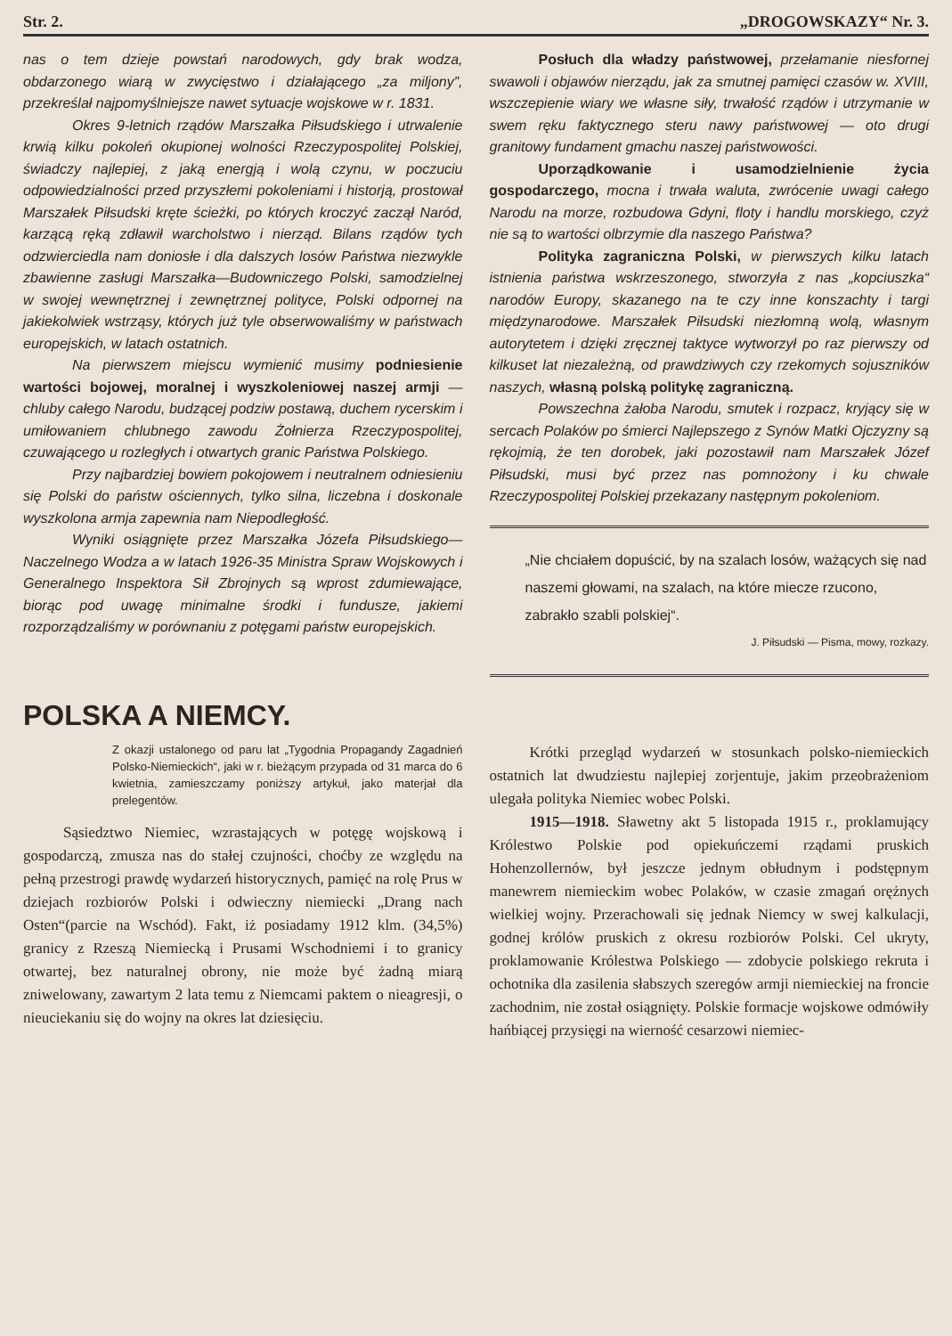Str. 2. „DROGOWSKAZY“ Nr. 3.
nas o tem dzieje powstań narodowych, gdy brak wodza, obdarzonego wiarą w zwycięstwo i działającego „za miljony”, przekreślał najpomyślniejsze nawet sytuacje wojskowe w r. 1831.
Okres 9-letnich rządów Marszałka Piłsudskiego i utrwalenie krwią kilku pokoleń okupionej wolności Rzeczypospolitej Polskiej, świadczy najlepiej, z jaką energją i wolą czynu, w poczuciu odpowiedzialności przed przyszłemi pokoleniami i historją, prostował Marszałek Piłsudski kręte ścieżki, po których kroczyć zaczął Naród, karzącą ręką zdławił warcholstwo i nierząd. Bilans rządów tych odzwierciedla nam doniosłe i dla dalszych losów Państwa niezwykle zbawienne zasługi Marszałka—Budowniczego Polski, samodzielnej w swojej wewnętrznej i zewnętrznej polityce, Polski odpornej na jakiekolwiek wstrząsy, których już tyle obserwowaliśmy w państwach europejskich, w latach ostatnich.
Na pierwszem miejscu wymienić musimy podniesienie wartości bojowej, moralnej i wyszkoleniowej naszej armji — chluby całego Narodu, budzącej podziw postawą, duchem rycerskim i umiłowaniem chlubnego zawodu Żołnierza Rzeczypospolitej, czuwającego u rozległych i otwartych granic Państwa Polskiego.
Przy najbardziej bowiem pokojowem i neutralnem odniesieniu się Polski do państw ościennych, tylko silna, liczebna i doskonale wyszkolona armja zapewnia nam Niepodległość.
Wyniki osiągnięte przez Marszałka Józefa Piłsudskiego—Naczelnego Wodza a w latach 1926-35 Ministra Spraw Wojskowych i Generalnego Inspektora Sił Zbrojnych są wprost zdumiewające, biorąc pod uwagę minimalne środki i fundusze, jakiemi rozporządzaliśmy w porównaniu z potęgami państw europejskich.
Posłuch dla władzy państwowej, przełamanie niesfornej swawoli i objawów nierządu, jak za smutnej pamięci czasów w. XVIII, wszczepienie wiary we własne siły, trwałość rządów i utrzymanie w swem ręku faktycznego steru nawy państwowej — oto drugi granitowy fundament gmachu naszej państwowości.
Uporządkowanie i usamodzielnienie życia gospodarczego, mocna i trwała waluta, zwrócenie uwagi całego Narodu na morze, rozbudowa Gdyni, floty i handlu morskiego, czyż nie są to wartości olbrzymie dla naszego Państwa?
Polityka zagraniczna Polski, w pierwszych kilku latach istnienia państwa wskrzeszonego, stworzyła z nas „kopciuszka“ narodów Europy, skazanego na te czy inne konszachty i targi międzynarodowe. Marszałek Piłsudski niezłomną wolą, własnym autorytetem i dzięki zręcznej taktyce wytworzył po raz pierwszy od kilkuset lat niezależną, od prawdziwych czy rzekomych sojuszników naszych, własną polską politykę zagraniczną.
Powszechna żałoba Narodu, smutek i rozpacz, kryjący się w sercach Polaków po śmierci Najlepszego z Synów Matki Ojczyzny są rękojmią, że ten dorobek, jaki pozostawił nam Marszałek Józef Piłsudski, musi być przez nas pomnożony i ku chwale Rzeczypospolitej Polskiej przekazany następnym pokoleniom.
„Nie chciałem dopuścić, by na szalach losów, ważących się nad naszemi głowami, na szalach, na które miecze rzucono, zabrakło szabli polskiej“.
J. Piłsudski — Pisma, mowy, rozkazy.
POLSKA A NIEMCY.
Z okazji ustalonego od paru lat „Tygodnia Propagandy Zagadnień Polsko-Niemieckich“, jaki w r. bieżącym przypada od 31 marca do 6 kwietnia, zamieszczamy poniższy artykuł, jako materjał dla prelegentów.
Sąsiedztwo Niemiec, wzrastających w potęgę wojskową i gospodarczą, zmusza nas do stałej czujności, choćby ze względu na pełną przestrogi prawdę wydarzeń historycznych, pamięć na rolę Prus w dziejach rozbiorów Polski i odwieczny niemiecki „Drang nach Osten“(parcie na Wschód). Fakt, iż posiadamy 1912 klm. (34,5%) granicy z Rzeszą Niemiecką i Prusami Wschodniemi i to granicy otwartej, bez naturalnej obrony, nie może być żadną miarą zniwelowany, zawartym 2 lata temu z Niemcami paktem o nieagresji, o nieuciekaniu się do wojny na okres lat dziesięciu.
Krótki przegląd wydarzeń w stosunkach polsko-niemieckich ostatnich lat dwudziestu najlepiej zorjentuje, jakim przeobrażeniom ulegała polityka Niemiec wobec Polski.
1915—1918. Sławetny akt 5 listopada 1915 r., proklamujący Królestwo Polskie pod opiekuńczemi rządami pruskich Hohenzollernów, był jeszcze jednym obłudnym i podstępnym manewrem niemieckim wobec Polaków, w czasie zmagań orężnych wielkiej wojny. Przerachowali się jednak Niemcy w swej kalkulacji, godnej królów pruskich z okresu rozbiorów Polski. Cel ukryty, proklamowanie Królestwa Polskiego — zdobycie polskiego rekruta i ochotnika dla zasilenia słabszych szeregów armji niemieckiej na froncie zachodnim, nie został osiągnięty. Polskie formacje wojskowe odmówiły hańbiącej przysięgi na wierność cesarzowi niemiec-